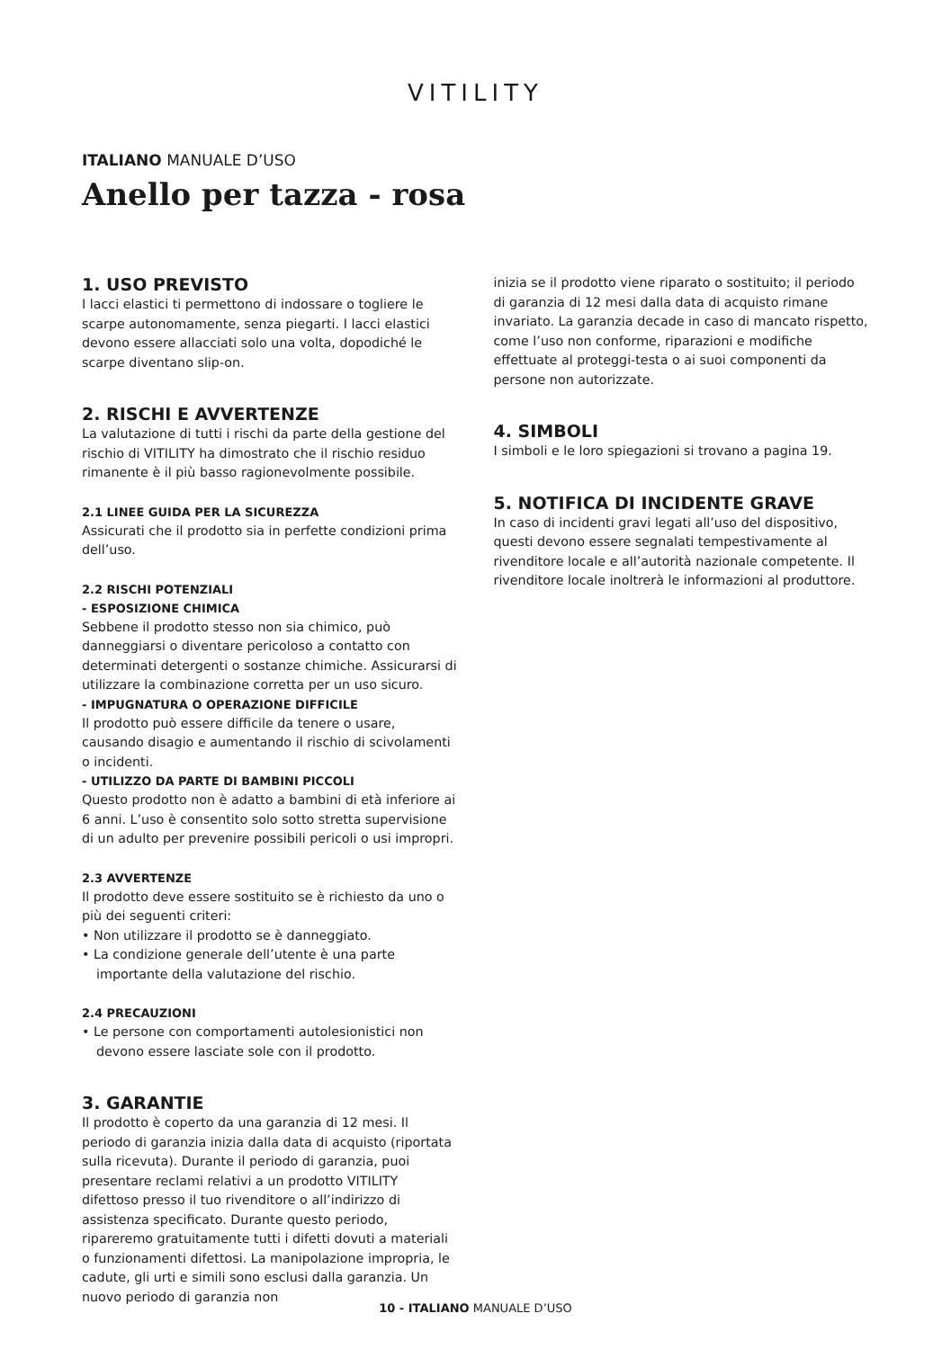VITILITY
ITALIANO MANUALE D’USO
Anello per tazza - rosa
1. USO PREVISTO
I lacci elastici ti permettono di indossare o togliere le scarpe autonomamente, senza piegarti. I lacci elastici devono essere allacciati solo una volta, dopodiché le scarpe diventano slip-on.
2. RISCHI E AVVERTENZE
La valutazione di tutti i rischi da parte della gestione del rischio di VITILITY ha dimostrato che il rischio residuo rimanente è il più basso ragionevolmente possibile.
2.1 LINEE GUIDA PER LA SICUREZZA
Assicurati che il prodotto sia in perfette condizioni prima dell’uso.
2.2 RISCHI POTENZIALI
- ESPOSIZIONE CHIMICA
Sebbene il prodotto stesso non sia chimico, può danneggiarsi o diventare pericoloso a contatto con determinati detergenti o sostanze chimiche. Assicurarsi di utilizzare la combinazione corretta per un uso sicuro.
- IMPUGNATURA O OPERAZIONE DIFFICILE
Il prodotto può essere difficile da tenere o usare, causando disagio e aumentando il rischio di scivolamenti o incidenti.
- UTILIZZO DA PARTE DI BAMBINI PICCOLI
Questo prodotto non è adatto a bambini di età inferiore ai 6 anni. L’uso è consentito solo sotto stretta supervisione di un adulto per prevenire possibili pericoli o usi impropri.
2.3 AVVERTENZE
Il prodotto deve essere sostituito se è richiesto da uno o più dei seguenti criteri:
• Non utilizzare il prodotto se è danneggiato.
• La condizione generale dell’utente è una parte importante della valutazione del rischio.
2.4 PRECAUZIONI
• Le persone con comportamenti autolesionistici non devono essere lasciate sole con il prodotto.
3. GARANTIE
Il prodotto è coperto da una garanzia di 12 mesi. Il periodo di garanzia inizia dalla data di acquisto (riportata sulla ricevuta). Durante il periodo di garanzia, puoi presentare reclami relativi a un prodotto VITILITY difettoso presso il tuo rivenditore o all’indirizzo di assistenza specificato. Durante questo periodo, ripareremo gratuitamente tutti i difetti dovuti a materiali o funzionamenti difettosi. La manipolazione impropria, le cadute, gli urti e simili sono esclusi dalla garanzia. Un nuovo periodo di garanzia non
inizia se il prodotto viene riparato o sostituito; il periodo di garanzia di 12 mesi dalla data di acquisto rimane invariato. La garanzia decade in caso di mancato rispetto, come l’uso non conforme, riparazioni e modifiche effettuate al proteggi-testa o ai suoi componenti da persone non autorizzate.
4. SIMBOLI
I simboli e le loro spiegazioni si trovano a pagina 19.
5. NOTIFICA DI INCIDENTE GRAVE
In caso di incidenti gravi legati all’uso del dispositivo, questi devono essere segnalati tempestivamente al rivenditore locale e all’autorità nazionale competente. Il rivenditore locale inoltrerà le informazioni al produttore.
10 - ITALIANO MANUALE D’USO